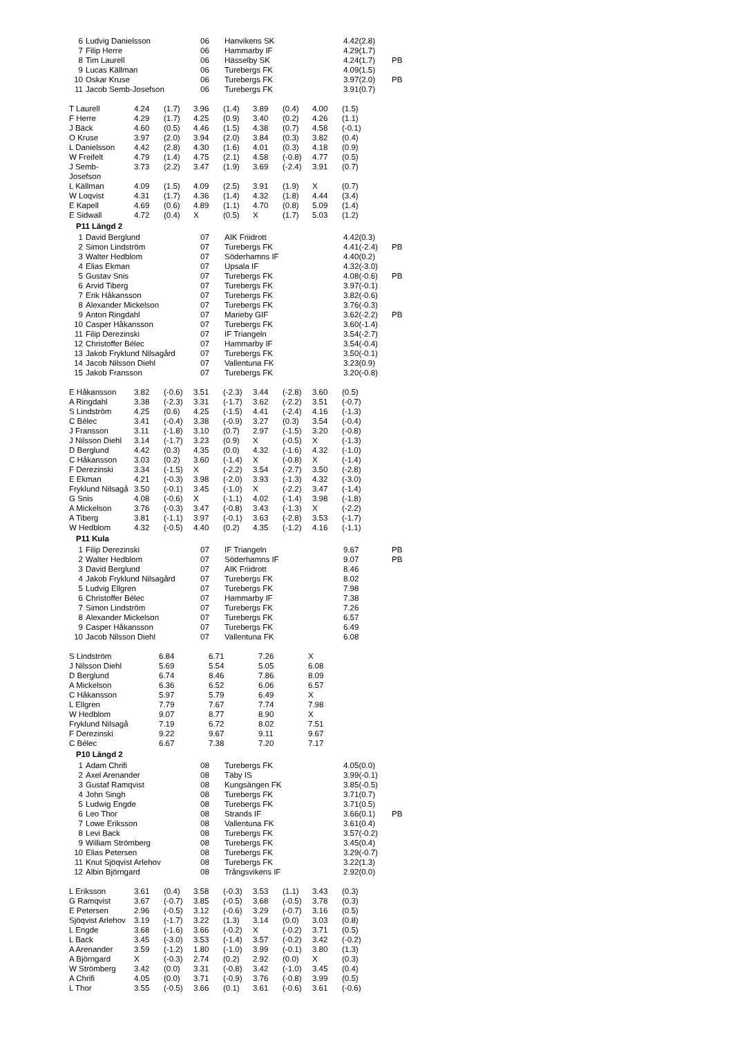| 6 | Ludvig Danielsson | 06 | Hanvikens SK | 4.42(2.8) | |
| 7 | Filip Herre | 06 | Hammarby IF | 4.29(1.7) | |
| 8 | Tim Laurell | 06 | Hässelby SK | 4.24(1.7) | PB |
| 9 | Lucas Källman | 06 | Turebergs FK | 4.09(1.5) | |
| 10 | Oskar Kruse | 06 | Turebergs FK | 3.97(2.0) | PB |
| 11 | Jacob Semb-Josefson | 06 | Turebergs FK | 3.91(0.7) | |
| T Laurell | 4.24 | (1.7) | 3.96 | (1.4) | 3.89 | (0.4) | 4.00 | (1.5) |
| F Herre | 4.29 | (1.7) | 4.25 | (0.9) | 3.40 | (0.2) | 4.26 | (1.1) |
| J Bäck | 4.60 | (0.5) | 4.46 | (1.5) | 4.38 | (0.7) | 4.58 | (-0.1) |
| O Kruse | 3.97 | (2.0) | 3.94 | (2.0) | 3.84 | (0.3) | 3.82 | (0.4) |
| L Danielsson | 4.42 | (2.8) | 4.30 | (1.6) | 4.01 | (0.3) | 4.18 | (0.9) |
| W Freifelt | 4.79 | (1.4) | 4.75 | (2.1) | 4.58 | (-0.8) | 4.77 | (0.5) |
| J Semb- Josefson | 3.73 | (2.2) | 3.47 | (1.9) | 3.69 | (-2.4) | 3.91 | (0.7) |
| L Källman | 4.09 | (1.5) | 4.09 | (2.5) | 3.91 | (1.9) | X | (0.7) |
| W Loqvist | 4.31 | (1.7) | 4.36 | (1.4) | 4.32 | (1.8) | 4.44 | (3.4) |
| E Kapell | 4.69 | (0.6) | 4.89 | (1.1) | 4.70 | (0.8) | 5.09 | (1.4) |
| E Sidwall | 4.72 | (0.4) | X | (0.5) | X | (1.7) | 5.03 | (1.2) |
P11 Längd 2
| 1 | David Berglund | 07 | AIK Friidrott | 4.42(0.3) | |
| 2 | Simon Lindström | 07 | Turebergs FK | 4.41(-2.4) | PB |
| 3 | Walter Hedblom | 07 | Söderhamns IF | 4.40(0.2) | |
| 4 | Elias Ekman | 07 | Upsala IF | 4.32(-3.0) | |
| 5 | Gustav Snis | 07 | Turebergs FK | 4.08(-0.6) | PB |
| 6 | Arvid Tiberg | 07 | Turebergs FK | 3.97(-0.1) | |
| 7 | Erik Håkansson | 07 | Turebergs FK | 3.82(-0.6) | |
| 8 | Alexander Mickelson | 07 | Turebergs FK | 3.76(-0.3) | |
| 9 | Anton Ringdahl | 07 | Marieby GIF | 3.62(-2.2) | PB |
| 10 | Casper Håkansson | 07 | Turebergs FK | 3.60(-1.4) | |
| 11 | Filip Derezinski | 07 | IF Triangeln | 3.54(-2.7) | |
| 12 | Christoffer Bélec | 07 | Hammarby IF | 3.54(-0.4) | |
| 13 | Jakob Fryklund Nilsagård | 07 | Turebergs FK | 3.50(-0.1) | |
| 14 | Jacob Nilsson Diehl | 07 | Vallentuna FK | 3.23(0.9) | |
| 15 | Jakob Fransson | 07 | Turebergs FK | 3.20(-0.8) | |
| E Håkansson | 3.82 | (-0.6) | 3.51 | (-2.3) | 3.44 | (-2.8) | 3.60 | (0.5) |
| A Ringdahl | 3.38 | (-2.3) | 3.31 | (-1.7) | 3.62 | (-2.2) | 3.51 | (-0.7) |
| S Lindström | 4.25 | (0.6) | 4.25 | (-1.5) | 4.41 | (-2.4) | 4.16 | (-1.3) |
| C Bélec | 3.41 | (-0.4) | 3.38 | (-0.9) | 3.27 | (0.3) | 3.54 | (-0.4) |
| J Fransson | 3.11 | (-1.8) | 3.10 | (0.7) | 2.97 | (-1.5) | 3.20 | (-0.8) |
| J Nilsson Diehl | 3.14 | (-1.7) | 3.23 | (0.9) | X | (-0.5) | X | (-1.3) |
| D Berglund | 4.42 | (0.3) | 4.35 | (0.0) | 4.32 | (-1.6) | 4.32 | (-1.0) |
| C Håkansson | 3.03 | (0.2) | 3.60 | (-1.4) | X | (-0.8) | X | (-1.4) |
| F Derezinski | 3.34 | (-1.5) | X | (-2.2) | 3.54 | (-2.7) | 3.50 | (-2.8) |
| E Ekman | 4.21 | (-0.3) | 3.98 | (-2.0) | 3.93 | (-1.3) | 4.32 | (-3.0) |
| Fryklund Nilsagå | 3.50 | (-0.1) | 3.45 | (-1.0) | X | (-2.2) | 3.47 | (-1.4) |
| G Snis | 4.08 | (-0.6) | X | (-1.1) | 4.02 | (-1.4) | 3.98 | (-1.8) |
| A Mickelson | 3.76 | (-0.3) | 3.47 | (-0.8) | 3.43 | (-1.3) | X | (-2.2) |
| A Tiberg | 3.81 | (-1.1) | 3.97 | (-0.1) | 3.63 | (-2.8) | 3.53 | (-1.7) |
| W Hedblom | 4.32 | (-0.5) | 4.40 | (0.2) | 4.35 | (-1.2) | 4.16 | (-1.1) |
P11 Kula
| 1 | Filip Derezinski | 07 | IF Triangeln | 9.67 | PB |
| 2 | Walter Hedblom | 07 | Söderhamns IF | 9.07 | PB |
| 3 | David Berglund | 07 | AIK Friidrott | 8.46 | |
| 4 | Jakob Fryklund Nilsagård | 07 | Turebergs FK | 8.02 | |
| 5 | Ludvig Ellgren | 07 | Turebergs FK | 7.98 | |
| 6 | Christoffer Bélec | 07 | Hammarby IF | 7.38 | |
| 7 | Simon Lindström | 07 | Turebergs FK | 7.26 | |
| 8 | Alexander Mickelson | 07 | Turebergs FK | 6.57 | |
| 9 | Casper Håkansson | 07 | Turebergs FK | 6.49 | |
| 10 | Jacob Nilsson Diehl | 07 | Vallentuna FK | 6.08 | |
| S Lindström | 6.84 | 6.71 | 7.26 | X |
| J Nilsson Diehl | 5.69 | 5.54 | 5.05 | 6.08 |
| D Berglund | 6.74 | 8.46 | 7.86 | 8.09 |
| A Mickelson | 6.36 | 6.52 | 6.06 | 6.57 |
| C Håkansson | 5.97 | 5.79 | 6.49 | X |
| L Ellgren | 7.79 | 7.67 | 7.74 | 7.98 |
| W Hedblom | 9.07 | 8.77 | 8.90 | X |
| Fryklund Nilsagå | 7.19 | 6.72 | 8.02 | 7.51 |
| F Derezinski | 9.22 | 9.67 | 9.11 | 9.67 |
| C Bélec | 6.67 | 7.38 | 7.20 | 7.17 |
P10 Längd 2
| 1 | Adam Chrifi | 08 | Turebergs FK | 4.05(0.0) | |
| 2 | Axel Arenander | 08 | Täby IS | 3.99(-0.1) | |
| 3 | Gustaf Ramqvist | 08 | Kungsängen FK | 3.85(-0.5) | |
| 4 | John Singh | 08 | Turebergs FK | 3.71(0.7) | |
| 5 | Ludwig Engde | 08 | Turebergs FK | 3.71(0.5) | |
| 6 | Leo Thor | 08 | Strands IF | 3.66(0.1) | PB |
| 7 | Lowe Eriksson | 08 | Vallentuna FK | 3.61(0.4) | |
| 8 | Levi Back | 08 | Turebergs FK | 3.57(-0.2) | |
| 9 | William Strömberg | 08 | Turebergs FK | 3.45(0.4) | |
| 10 | Elias Petersen | 08 | Turebergs FK | 3.29(-0.7) | |
| 11 | Knut Sjöqvist Arlehov | 08 | Turebergs FK | 3.22(1.3) | |
| 12 | Albin Björngard | 08 | Trångsvikens IF | 2.92(0.0) | |
| L Eriksson | 3.61 | (0.4) | 3.58 | (-0.3) | 3.53 | (1.1) | 3.43 | (0.3) |
| G Ramqvist | 3.67 | (-0.7) | 3.85 | (-0.5) | 3.68 | (-0.5) | 3.78 | (0.3) |
| E Petersen | 2.96 | (-0.5) | 3.12 | (-0.6) | 3.29 | (-0.7) | 3.16 | (0.5) |
| Sjöqvist Arlehov | 3.19 | (-1.7) | 3.22 | (1.3) | 3.14 | (0.0) | 3.03 | (0.8) |
| L Engde | 3.68 | (-1.6) | 3.66 | (-0.2) | X | (-0.2) | 3.71 | (0.5) |
| L Back | 3.45 | (-3.0) | 3.53 | (-1.4) | 3.57 | (-0.2) | 3.42 | (-0.2) |
| A Arenander | 3.59 | (-1.2) | 1.80 | (-1.0) | 3.99 | (-0.1) | 3.80 | (1.3) |
| A Björngard | X | (-0.3) | 2.74 | (0.2) | 2.92 | (0.0) | X | (0.3) |
| W Strömberg | 3.42 | (0.0) | 3.31 | (-0.8) | 3.42 | (-1.0) | 3.45 | (0.4) |
| A Chrifi | 4.05 | (0.0) | 3.71 | (-0.9) | 3.76 | (-0.8) | 3.99 | (0.5) |
| L Thor | 3.55 | (-0.5) | 3.66 | (0.1) | 3.61 | (-0.6) | 3.61 | (-0.6) |